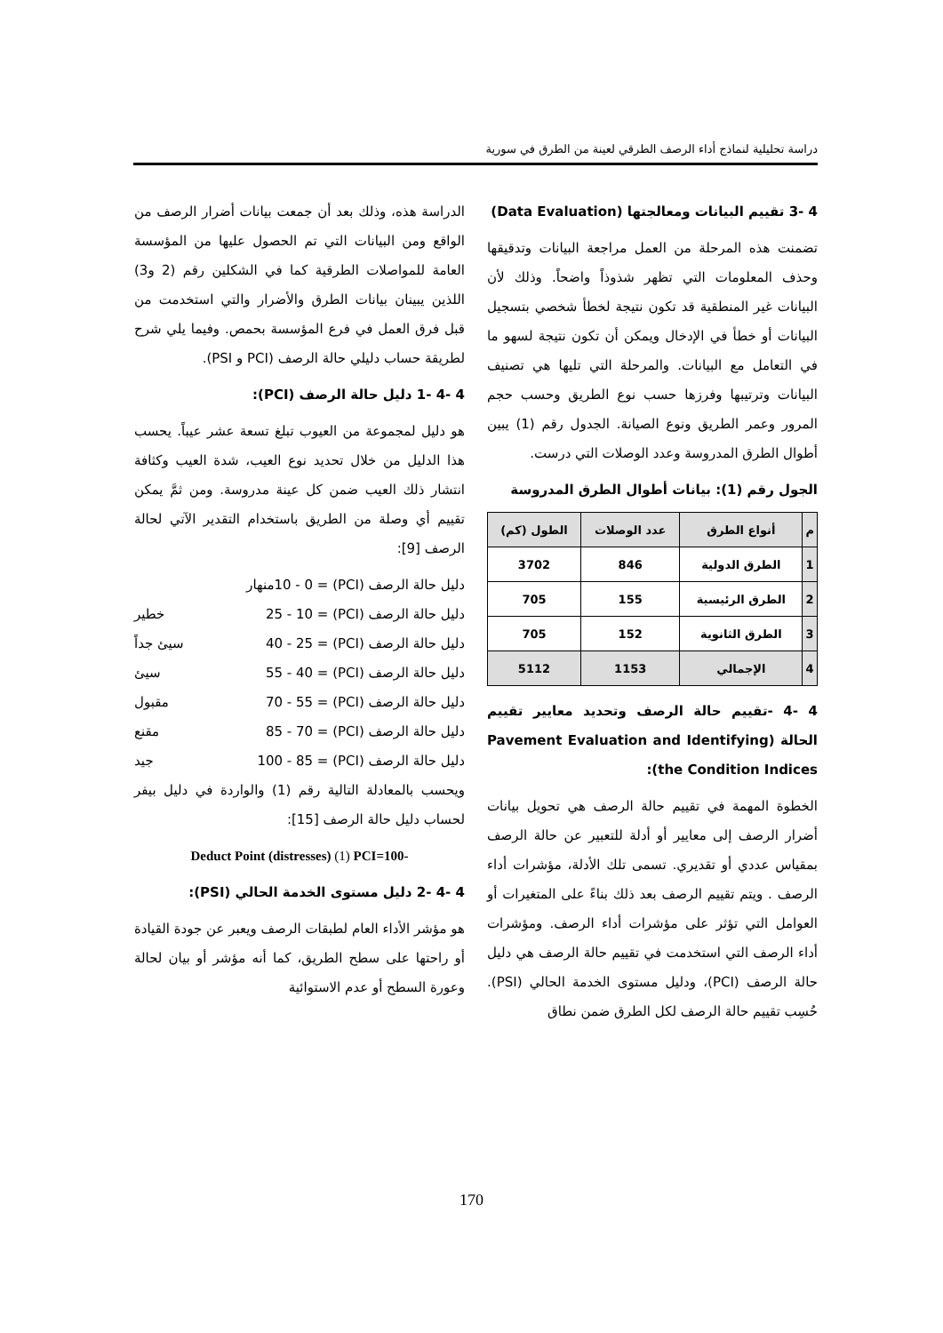دراسة تحليلية لنماذج أداء الرصف الطرقي لعينة من الطرق في سورية
4 -3 تقييم البيانات ومعالجتها (Data Evaluation)
تضمنت هذه المرحلة من العمل مراجعة البيانات وتدقيقها وحذف المعلومات التي تظهر شذوذاً واضحاً. وذلك لأن البيانات غير المنطقية قد تكون نتيجة لخطأ شخصي بتسجيل البيانات أو خطأ في الإدخال ويمكن أن تكون نتيجة لسهو ما في التعامل مع البيانات. والمرحلة التي تليها هي تصنيف البيانات وترتيبها وفرزها حسب نوع الطريق وحسب حجم المرور وعمر الطريق ونوع الصيانة. الجدول رقم (1) يبين أطوال الطرق المدروسة وعدد الوصلات التي درست.
الجول رقم (1): بيانات أطوال الطرق المدروسة
| م | أنواع الطرق | عدد الوصلات | الطول (كم) |
| --- | --- | --- | --- |
| 1 | الطرق الدولية | 846 | 3702 |
| 2 | الطرق الرئيسية | 155 | 705 |
| 3 | الطرق الثانوية | 152 | 705 |
| 4 | الإجمالي | 1153 | 5112 |
4 -4 -تقييم حالة الرصف وتحديد معايير تقييم الحالة (Pavement Evaluation and Identifying the Condition Indices):
الخطوة المهمة في تقييم حالة الرصف هي تحويل بيانات أضرار الرصف إلى معايير أو أدلة للتعبير عن حالة الرصف بمقياس عددي أو تقديري. تسمى تلك الأدلة، مؤشرات أداء الرصف . ويتم تقييم الرصف بعد ذلك بناءً على المتغيرات أو العوامل التي تؤثر على مؤشرات أداء الرصف. ومؤشرات أداء الرصف التي استخدمت في تقييم حالة الرصف هي دليل حالة الرصف (PCI)، ودليل مستوى الخدمة الحالي (PSI). حُسِب تقييم حالة الرصف لكل الطرق ضمن نطاق
الدراسة هذه، وذلك بعد أن جمعت بيانات أضرار الرصف من الواقع ومن البيانات التي تم الحصول عليها من المؤسسة العامة للمواصلات الطرقية كما في الشكلين رقم (2 و3) اللذين يبينان بيانات الطرق والأضرار والتي استخدمت من قبل فرق العمل في فرع المؤسسة بحمص. وفيما يلي شرح لطريقة حساب دليلي حالة الرصف (PCI و PSI).
4 -4 -1 دليل حالة الرصف (PCI):
هو دليل لمجموعة من العيوب تبلغ تسعة عشر عيباً. يحسب هذا الدليل من خلال تحديد نوع العيب، شدة العيب وكثافة انتشار ذلك العيب ضمن كل عينة مدروسة. ومن ثمَّ يمكن تقييم أي وصلة من الطريق باستخدام التقدير الآتي لحالة الرصف [9]:
دليل حالة الرصف (PCI) = 10 - 0منهار
دليل حالة الرصف (PCI) = 25 - 10 خطير
دليل حالة الرصف (PCI) = 40 - 25 سيئ جداً
دليل حالة الرصف (PCI) = 55 - 40 سيئ
دليل حالة الرصف (PCI) = 70 - 55 مقبول
دليل حالة الرصف (PCI) = 85 - 70 مقنع
دليل حالة الرصف (PCI) = 100 - 85 جيد
ويحسب بالمعادلة التالية رقم (1) والواردة في دليل بيفر لحساب دليل حالة الرصف [15]:
Deduct Point (distresses) (1) PCI=100-
4 -4 -2 دليل مستوى الخدمة الحالي (PSI):
هو مؤشر الأداء العام لطبقات الرصف ويعبر عن جودة القيادة أو راحتها على سطح الطريق، كما أنه مؤشر أو بيان لحالة وعورة السطح أو عدم الاستوائية
170